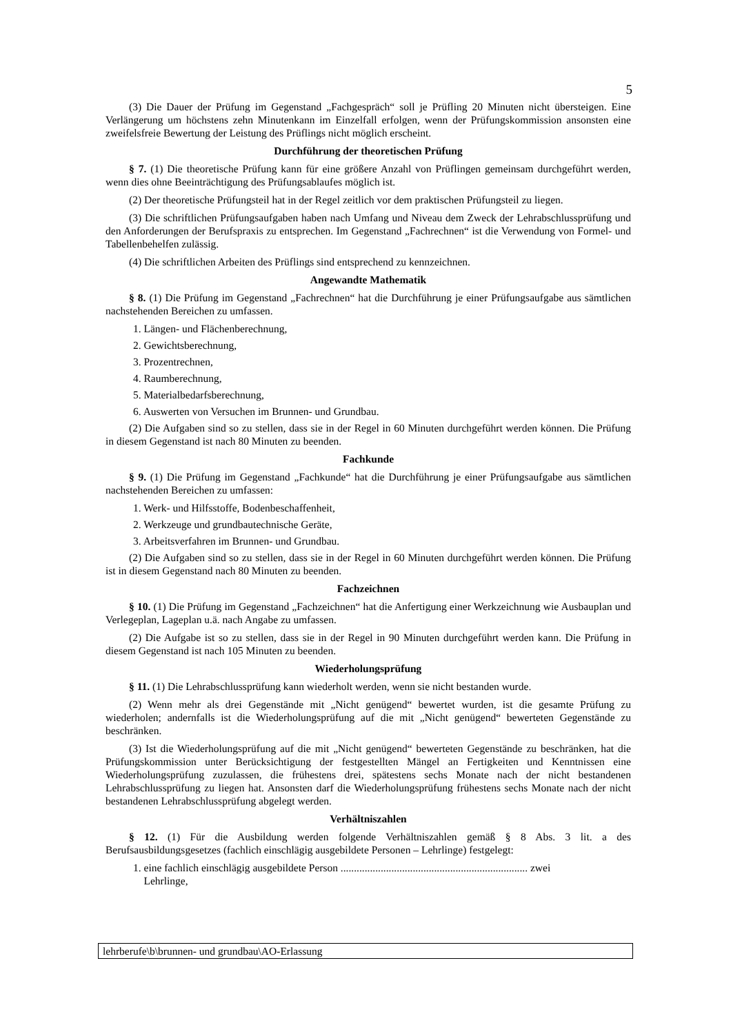5
(3) Die Dauer der Prüfung im Gegenstand „Fachgespräch“ soll je Prüfling 20 Minuten nicht übersteigen. Eine Verlängerung um höchstens zehn Minutenkann im Einzelfall erfolgen, wenn der Prüfungskommission ansonsten eine zweifelsfreie Bewertung der Leistung des Prüflings nicht möglich erscheint.
Durchführung der theoretischen Prüfung
§ 7. (1) Die theoretische Prüfung kann für eine größere Anzahl von Prüflingen gemeinsam durchgeführt werden, wenn dies ohne Beeinträchtigung des Prüfungsablaufes möglich ist.
(2) Der theoretische Prüfungsteil hat in der Regel zeitlich vor dem praktischen Prüfungsteil zu liegen.
(3) Die schriftlichen Prüfungsaufgaben haben nach Umfang und Niveau dem Zweck der Lehrabschlussprüfung und den Anforderungen der Berufspraxis zu entsprechen. Im Gegenstand „Fachrechnen“ ist die Verwendung von Formel- und Tabellenbehelfen zulässig.
(4) Die schriftlichen Arbeiten des Prüflings sind entsprechend zu kennzeichnen.
Angewandte Mathematik
§ 8. (1) Die Prüfung im Gegenstand „Fachrechnen“ hat die Durchführung je einer Prüfungsaufgabe aus sämtlichen nachstehenden Bereichen zu umfassen.
1. Längen- und Flächenberechnung,
2. Gewichtsberechnung,
3. Prozentrechnen,
4. Raumberechnung,
5. Materialbedarfsberechnung,
6. Auswerten von Versuchen im Brunnen- und Grundbau.
(2) Die Aufgaben sind so zu stellen, dass sie in der Regel in 60 Minuten durchgeführt werden können. Die Prüfung in diesem Gegenstand ist nach 80 Minuten zu beenden.
Fachkunde
§ 9. (1) Die Prüfung im Gegenstand „Fachkunde“ hat die Durchführung je einer Prüfungsaufgabe aus sämtlichen nachstehenden Bereichen zu umfassen:
1. Werk- und Hilfsstoffe, Bodenbeschaffenheit,
2. Werkzeuge und grundbautechnische Geräte,
3. Arbeitsverfahren im Brunnen- und Grundbau.
(2) Die Aufgaben sind so zu stellen, dass sie in der Regel in 60 Minuten durchgeführt werden können. Die Prüfung ist in diesem Gegenstand nach 80 Minuten zu beenden.
Fachzeichnen
§ 10. (1) Die Prüfung im Gegenstand „Fachzeichnen“ hat die Anfertigung einer Werkzeichnung wie Ausbauplan und Verlegeplan, Lageplan u.ä. nach Angabe zu umfassen.
(2) Die Aufgabe ist so zu stellen, dass sie in der Regel in 90 Minuten durchgeführt werden kann. Die Prüfung in diesem Gegenstand ist nach 105 Minuten zu beenden.
Wiederholungsprüfung
§ 11. (1) Die Lehrabschlussprüfung kann wiederholt werden, wenn sie nicht bestanden wurde.
(2) Wenn mehr als drei Gegenstände mit „Nicht genügend“ bewertet wurden, ist die gesamte Prüfung zu wiederholen; andernfalls ist die Wiederholungsprüfung auf die mit „Nicht genügend“ bewerteten Gegenstände zu beschränken.
(3) Ist die Wiederholungsprüfung auf die mit „Nicht genügend“ bewerteten Gegenstände zu beschränken, hat die Prüfungskommission unter Berücksichtigung der festgestellten Mängel an Fertigkeiten und Kenntnissen eine Wiederholungsprüfung zuzulassen, die frühestens drei, spätestens sechs Monate nach der nicht bestandenen Lehrabschlussprüfung zu liegen hat. Ansonsten darf die Wiederholungsprüfung frühestens sechs Monate nach der nicht bestandenen Lehrabschlussprüfung abgelegt werden.
Verhältniszahlen
§ 12. (1) Für die Ausbildung werden folgende Verhältniszahlen gemäß § 8 Abs. 3 lit. a des Berufsausbildungsgesetzes (fachlich einschlägig ausgebildete Personen – Lehrlinge) festgelegt:
1. eine fachlich einschlägig ausgebildete Person ...................................................................... zwei
Lehrlinge,
lehrberufe\b\brunnen- und grundbau\AO-Erlassung